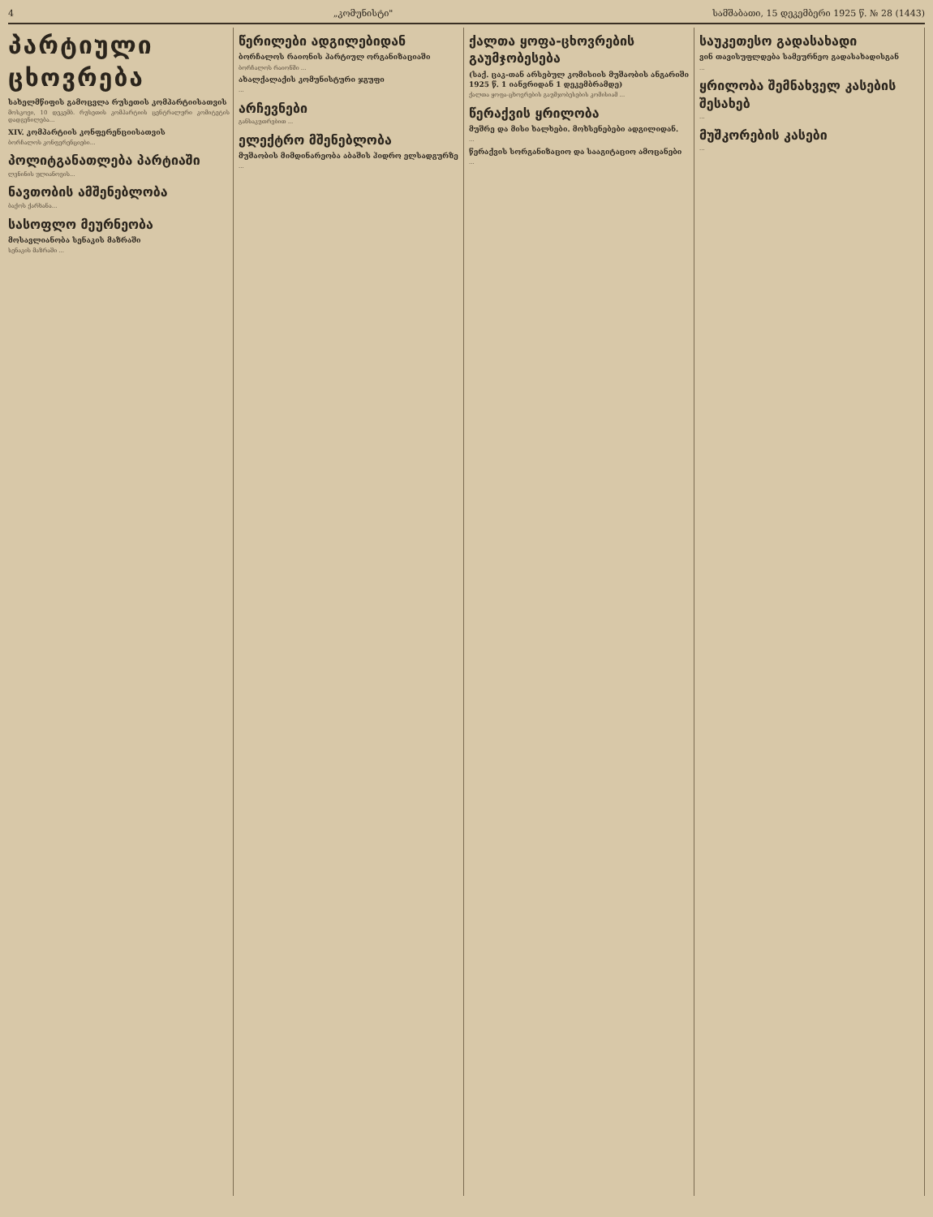4 „კომუნისტი" სამშაბათი, 15 დეკემბერი 1925 წ. № 28 (1443)
პარტიული ცხოვრება
სახელმწიფის გამოცვლა რუსეთის კომპარტიისათვის
მოსკოვი, 10 დეკემბ. რუსეთის კომპარტიის ცენტრალური კომიტეტის დადგენილება...
XIV. კომპარტიის კონფერენციისათვის
ბორჩალოს კონფერენციები...
პოლიტგანათლება პარტიაში
ლენინის ულიანოვის...
ნავთობის ამშენებლობა
ბაქოს ქარხანა...
სასოფლო მეურნეობა
მოსავლიანობა სენაკის მაზრაში
სენაკის მაზრაში ...
წერილები ადგილებიდან
ბორჩალოს რაიონის პარტიულ ორგანიზაციაში
ბორჩალოს რაიონში ...
ახალქალაქის კომუნისტური ჯგუფი
...
არჩევნები
განსაკუთრებით ...
ელექტრო მშენებლობა
მუშაობის მიმდინარეობა აბაშის ჰიდრო ელსადგურზე
...
ქალთა ყოფა-ცხოვრების გაუმჯობესება
(საქ. ცაკ-თან არსებულ კომისიის მუშაობის ანგარიში 1925 წ. 1 იანვრიდან 1 დეკემბრამდე)
ქალთა ყოფა-ცხოვრების გაუმჯობესების კომისიამ ...
წერაქვის ყრილობა
მუშრე და მისი ხალხები. მოხსენებები ადგილიდან.
...
წერაქვის სორგანიზაციო და სააგიტაციო ამოცანები
...
საუკეთესო გადასახადი
ვინ თავისუფლდება სამეურნეო გადასახადისგან
...
ყრილობა შემნახველ კასების შესახებ
...
მუშკორების კასები
...